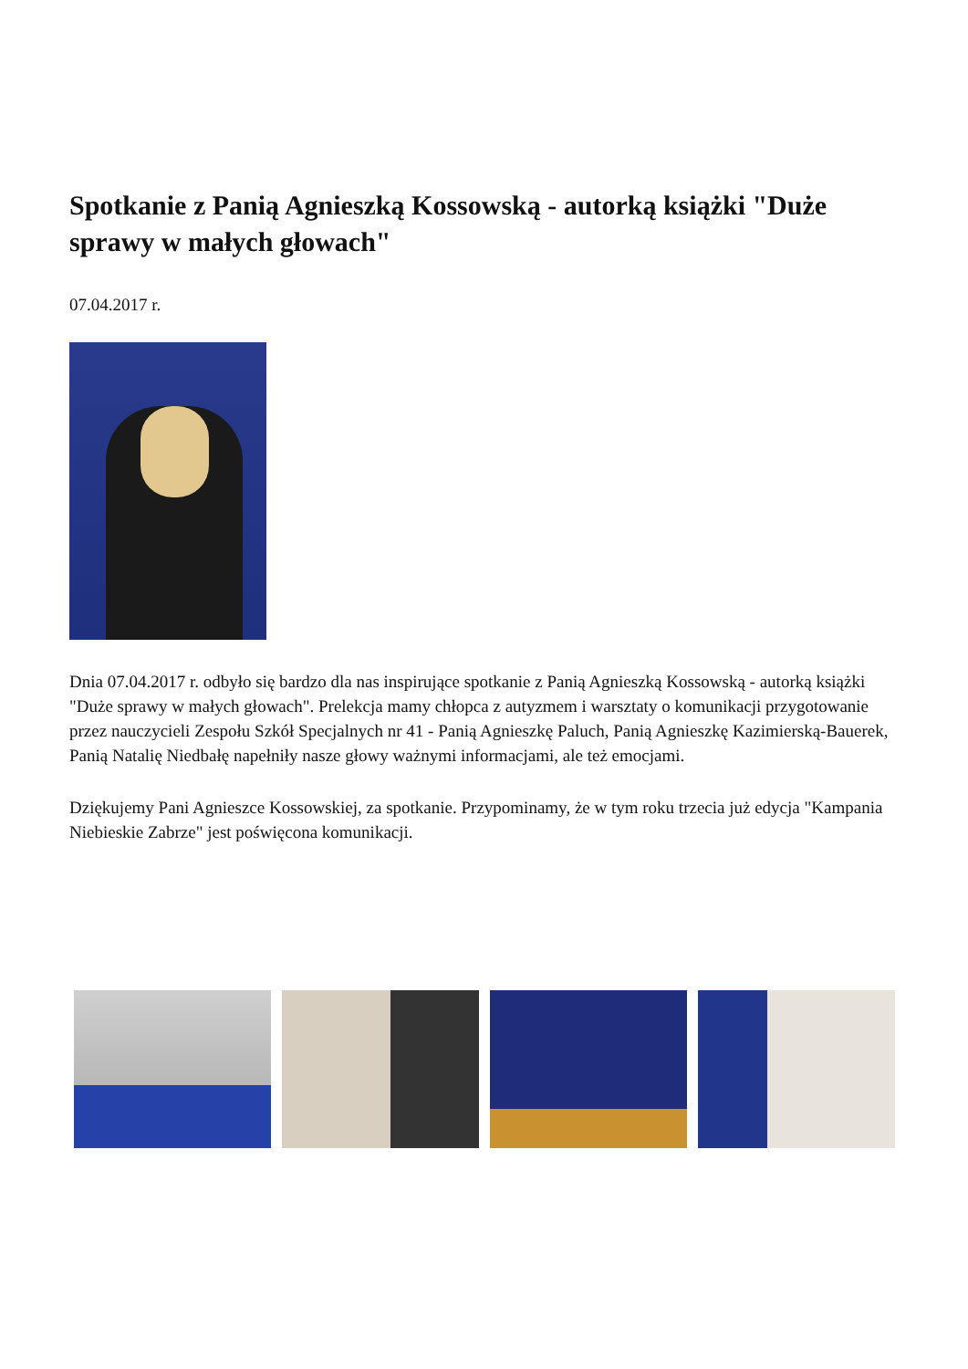Spotkanie z Panią Agnieszką Kossowską - autorką książki "Duże sprawy w małych głowach"
07.04.2017 r.
Dnia 07.04.2017 r. odbyło się bardzo dla nas inspirujące spotkanie z Panią Agnieszką Kossowską - autorką książki "Duże sprawy w małych głowach". Prelekcja mamy chłopca z autyzmem i warsztaty o komunikacji przygotowanie przez nauczycieli Zespołu Szkół Specjalnych nr 41 - Panią Agnieszkę Paluch, Panią Agnieszkę Kazimierską-Bauerek, Panią Natalię Niedbałę napełniły nasze głowy ważnymi informacjami, ale też emocjami.
Dziękujemy Pani Agnieszce Kossowskiej, za spotkanie. Przypominamy, że w tym roku trzecia już edycja "Kampania Niebieskie Zabrze" jest poświęcona komunikacji.